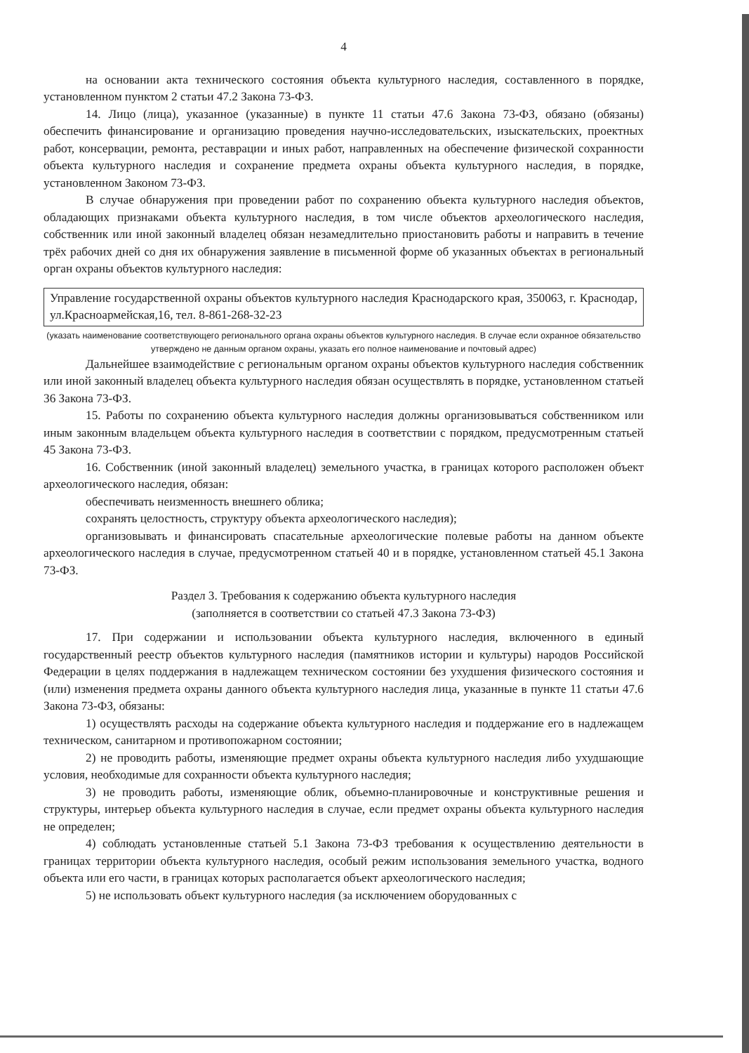4
на основании акта технического состояния объекта культурного наследия, составленного в порядке, установленном пунктом 2 статьи 47.2 Закона 73-ФЗ.
14. Лицо (лица), указанное (указанные) в пункте 11 статьи 47.6 Закона 73-ФЗ, обязано (обязаны) обеспечить финансирование и организацию проведения научно-исследовательских, изыскательских, проектных работ, консервации, ремонта, реставрации и иных работ, направленных на обеспечение физической сохранности объекта культурного наследия и сохранение предмета охраны объекта культурного наследия, в порядке, установленном Законом 73-ФЗ.
В случае обнаружения при проведении работ по сохранению объекта культурного наследия объектов, обладающих признаками объекта культурного наследия, в том числе объектов археологического наследия, собственник или иной законный владелец обязан незамедлительно приостановить работы и направить в течение трёх рабочих дней со дня их обнаружения заявление в письменной форме об указанных объектах в региональный орган охраны объектов культурного наследия:
Управление государственной охраны объектов культурного наследия Краснодарского края, 350063, г. Краснодар, ул.Красноармейская,16, тел. 8-861-268-32-23
(указать наименование соответствующего регионального органа охраны объектов культурного наследия. В случае если охранное обязательство утверждено не данным органом охраны, указать его полное наименование и почтовый адрес)
Дальнейшее взаимодействие с региональным органом охраны объектов культурного наследия собственник или иной законный владелец объекта культурного наследия обязан осуществлять в порядке, установленном статьей 36 Закона 73-ФЗ.
15. Работы по сохранению объекта культурного наследия должны организовываться собственником или иным законным владельцем объекта культурного наследия в соответствии с порядком, предусмотренным статьей 45 Закона 73-ФЗ.
16. Собственник (иной законный владелец) земельного участка, в границах которого расположен объект археологического наследия, обязан:
обеспечивать неизменность внешнего облика;
сохранять целостность, структуру объекта археологического наследия);
организовывать и финансировать спасательные археологические полевые работы на данном объекте археологического наследия в случае, предусмотренном статьей 40 и в порядке, установленном статьей 45.1 Закона 73-ФЗ.
Раздел 3. Требования к содержанию объекта культурного наследия
(заполняется в соответствии со статьей 47.3 Закона 73-ФЗ)
17. При содержании и использовании объекта культурного наследия, включенного в единый государственный реестр объектов культурного наследия (памятников истории и культуры) народов Российской Федерации в целях поддержания в надлежащем техническом состоянии без ухудшения физического состояния и (или) изменения предмета охраны данного объекта культурного наследия лица, указанные в пункте 11 статьи 47.6 Закона 73-ФЗ, обязаны:
1) осуществлять расходы на содержание объекта культурного наследия и поддержание его в надлежащем техническом, санитарном и противопожарном состоянии;
2) не проводить работы, изменяющие предмет охраны объекта культурного наследия либо ухудшающие условия, необходимые для сохранности объекта культурного наследия;
3) не проводить работы, изменяющие облик, объемно-планировочные и конструктивные решения и структуры, интерьер объекта культурного наследия в случае, если предмет охраны объекта культурного наследия не определен;
4) соблюдать установленные статьей 5.1 Закона 73-ФЗ требования к осуществлению деятельности в границах территории объекта культурного наследия, особый режим использования земельного участка, водного объекта или его части, в границах которых располагается объект археологического наследия;
5) не использовать объект культурного наследия (за исключением оборудованных с